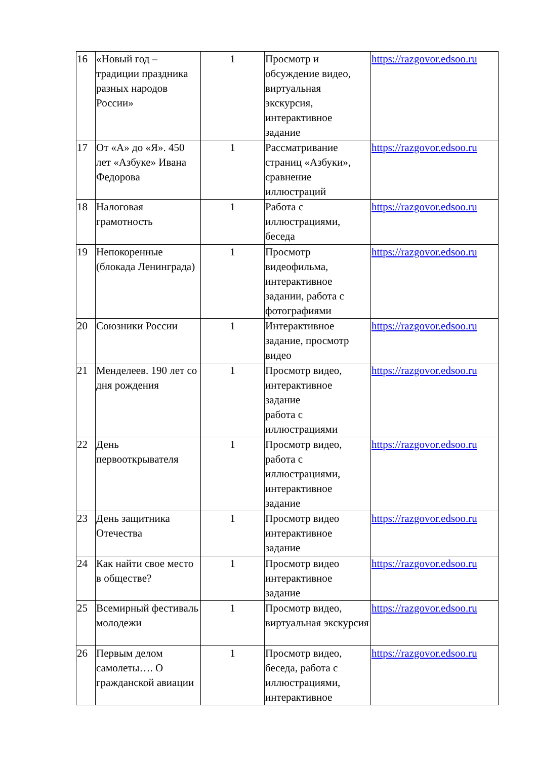| 16 | «Новый год – традиции праздника разных народов России» | 1 | Просмотр и обсуждение видео, виртуальная экскурсия, интерактивное задание | https://razgovor.edsoo.ru |
| 17 | От «А» до «Я». 450 лет «Азбуке» Ивана Федорова | 1 | Рассматривание страниц «Азбуки», сравнение иллюстраций | https://razgovor.edsoo.ru |
| 18 | Налоговая грамотность | 1 | Работа с иллюстрациями, беседа | https://razgovor.edsoo.ru |
| 19 | Непокоренные (блокада Ленинграда) | 1 | Просмотр видеофильма, интерактивное задании, работа с фотографиями | https://razgovor.edsoo.ru |
| 20 | Союзники России | 1 | Интерактивное задание, просмотр видео | https://razgovor.edsoo.ru |
| 21 | Менделеев. 190 лет со дня рождения | 1 | Просмотр видео, интерактивное задание работа с иллюстрациями | https://razgovor.edsoo.ru |
| 22 | День первооткрывателя | 1 | Просмотр видео, работа с иллюстрациями, интерактивное задание | https://razgovor.edsoo.ru |
| 23 | День защитника Отечества | 1 | Просмотр видео интерактивное задание | https://razgovor.edsoo.ru |
| 24 | Как найти свое место в обществе? | 1 | Просмотр видео интерактивное задание | https://razgovor.edsoo.ru |
| 25 | Всемирный фестиваль молодежи | 1 | Просмотр видео, виртуальная экскурсия | https://razgovor.edsoo.ru |
| 26 | Первым делом самолеты…. О гражданской авиации | 1 | Просмотр видео, беседа, работа с иллюстрациями, интерактивное | https://razgovor.edsoo.ru |